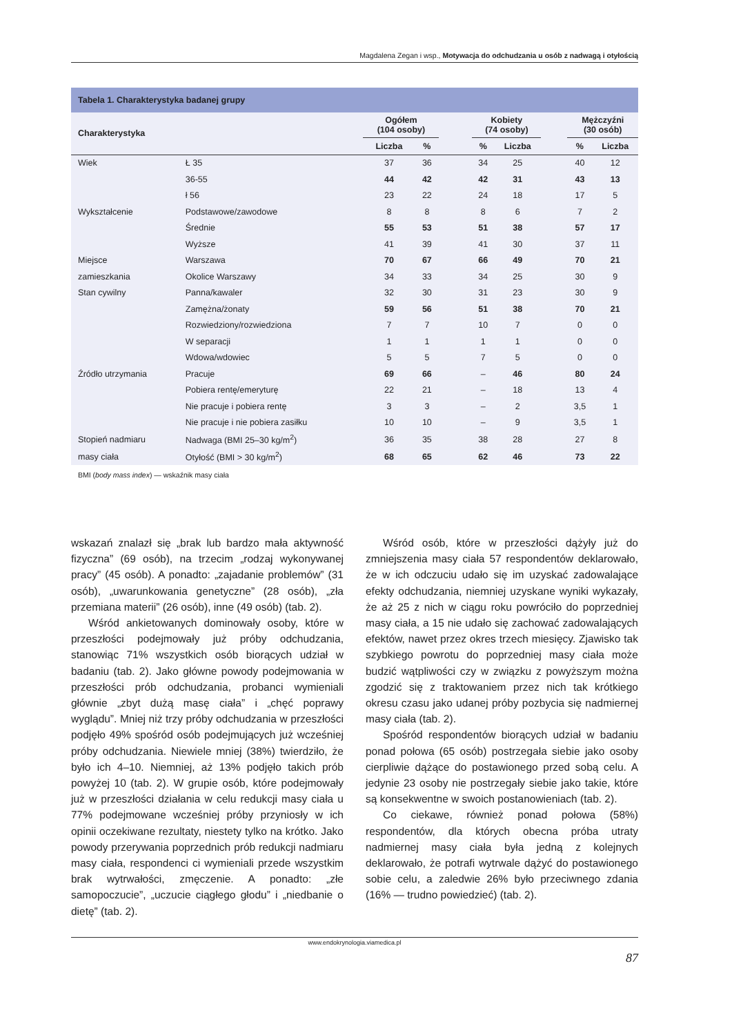Magdalena Zegan i wsp., Motywacja do odchudzania u osób z nadwagą i otyłością
Tabela 1. Charakterystyka badanej grupy
| Charakterystyka | | Ogółem (104 osoby) | | | Kobiety (74 osoby) | | | Mężczyźni (30 osób) | |
| --- | --- | --- | --- | --- | --- | --- | --- | --- | --- |
| | | Liczba | % | | % | Liczba | | % | Liczba |
| Wiek | Ł 35 | 37 | 36 | | 34 | 25 | | 40 | 12 |
| | 36-55 | 44 | 42 | | 42 | 31 | | 43 | 13 |
| | ł 56 | 23 | 22 | | 24 | 18 | | 17 | 5 |
| Wykształcenie | Podstawowe/zawodowe | 8 | 8 | | 8 | 6 | | 7 | 2 |
| | Średnie | 55 | 53 | | 51 | 38 | | 57 | 17 |
| | Wyższe | 41 | 39 | | 41 | 30 | | 37 | 11 |
| Miejsce | Warszawa | 70 | 67 | | 66 | 49 | | 70 | 21 |
| zamieszkania | Okolice Warszawy | 34 | 33 | | 34 | 25 | | 30 | 9 |
| Stan cywilny | Panna/kawaler | 32 | 30 | | 31 | 23 | | 30 | 9 |
| | Zamężna/żonaty | 59 | 56 | | 51 | 38 | | 70 | 21 |
| | Rozwiedziony/rozwiedziona | 7 | 7 | | 10 | 7 | | 0 | 0 |
| | W separacji | 1 | 1 | | 1 | 1 | | 0 | 0 |
| | Wdowa/wdowiec | 5 | 5 | | 7 | 5 | | 0 | 0 |
| Źródło utrzymania | Pracuje | 69 | 66 | | – | 46 | | 80 | 24 |
| | Pobiera rentę/emeryturę | 22 | 21 | | – | 18 | | 13 | 4 |
| | Nie pracuje i pobiera rentę | 3 | 3 | | – | 2 | | 3,5 | 1 |
| | Nie pracuje i nie pobiera zasiłku | 10 | 10 | | – | 9 | | 3,5 | 1 |
| Stopień nadmiaru | Nadwaga (BMI 25–30 kg/m<sup>2</sup>) | 36 | 35 | | 38 | 28 | | 27 | 8 |
| masy ciała | Otyłość (BMI > 30 kg/m<sup>2</sup>) | 68 | 65 | | 62 | 46 | | 73 | 22 |
BMI (body mass index) — wskaźnik masy ciała
wskazań znalazł się „brak lub bardzo mała aktywność fizyczna” (69 osób), na trzecim „rodzaj wykonywanej pracy” (45 osób). A ponadto: „zajadanie problemów” (31 osób), „uwarunkowania genetyczne” (28 osób), „zła przemiana materii” (26 osób), inne (49 osób) (tab. 2).
Wśród ankietowanych dominowały osoby, które w przeszłości podejmowały już próby odchudzania, stanowiąc 71% wszystkich osób biorących udział w badaniu (tab. 2). Jako główne powody podejmowania w przeszłości prób odchudzania, probanci wymieniali głównie „zbyt dużą masę ciała” i „chęć poprawy wyglądu”. Mniej niż trzy próby odchudzania w przeszłości podjęło 49% spośród osób podejmujących już wcześniej próby odchudzania. Niewiele mniej (38%) twierdziło, że było ich 4–10. Niemniej, aż 13% podjęło takich prób powyżej 10 (tab. 2). W grupie osób, które podejmowały już w przeszłości działania w celu redukcji masy ciała u 77% podejmowane wcześniej próby przyniosły w ich opinii oczekiwane rezultaty, niestety tylko na krótko. Jako powody przerywania poprzednich prób redukcji nadmiaru masy ciała, respondenci ci wymieniali przede wszystkim brak wytrwałości, zmęczenie. A ponadto: „złe samopoczucie”, „uczucie ciągłego głodu” i „niedbanie o dietę” (tab. 2).
Wśród osób, które w przeszłości dążyły już do zmniejszenia masy ciała 57 respondentów deklarowało, że w ich odczuciu udało się im uzyskać zadowalające efekty odchudzania, niemniej uzyskane wyniki wykazały, że aż 25 z nich w ciągu roku powróciło do poprzedniej masy ciała, a 15 nie udało się zachować zadowalających efektów, nawet przez okres trzech miesięcy. Zjawisko tak szybkiego powrotu do poprzedniej masy ciała może budzić wątpliwości czy w związku z powyższym można zgodzić się z traktowaniem przez nich tak krótkiego okresu czasu jako udanej próby pozbycia się nadmiernej masy ciała (tab. 2).
Spośród respondentów biorących udział w badaniu ponad połowa (65 osób) postrzegała siebie jako osoby cierpliwie dążące do postawionego przed sobą celu. A jedynie 23 osoby nie postrzegały siebie jako takie, które są konsekwentne w swoich postanowieniach (tab. 2).
Co ciekawe, również ponad połowa (58%) respondentów, dla których obecna próba utraty nadmiernej masy ciała była jedną z kolejnych deklarowało, że potrafi wytrwale dążyć do postawionego sobie celu, a zaledwie 26% było przeciwnego zdania (16% — trudno powiedzieć) (tab. 2).
www.endokrynologia.viamedica.pl
87